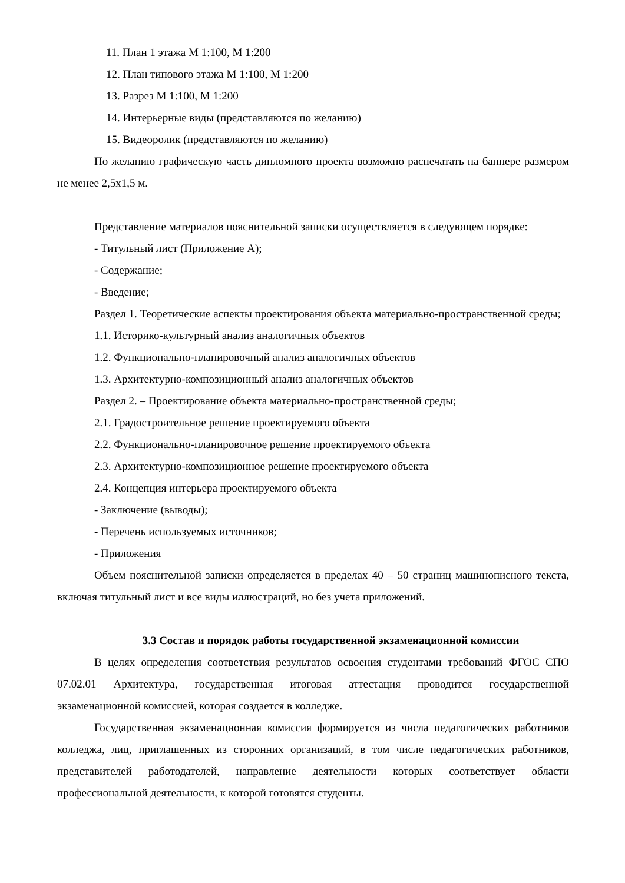11. План 1 этажа М 1:100, М 1:200
12. План типового этажа М 1:100, М 1:200
13. Разрез М 1:100, М 1:200
14. Интерьерные виды (представляются по желанию)
15. Видеоролик (представляются по желанию)
По желанию графическую часть дипломного проекта возможно распечатать на баннере размером не менее 2,5х1,5 м.
Представление материалов пояснительной записки осуществляется в следующем порядке:
- Титульный лист (Приложение А);
- Содержание;
- Введение;
Раздел 1. Теоретические аспекты проектирования объекта материально-пространственной среды;
1.1. Историко-культурный анализ аналогичных объектов
1.2. Функционально-планировочный анализ аналогичных объектов
1.3. Архитектурно-композиционный анализ аналогичных объектов
Раздел 2. – Проектирование объекта материально-пространственной среды;
2.1. Градостроительное решение проектируемого объекта
2.2. Функционально-планировочное решение проектируемого объекта
2.3. Архитектурно-композиционное решение проектируемого объекта
2.4. Концепция интерьера проектируемого объекта
- Заключение (выводы);
- Перечень используемых источников;
- Приложения
Объем пояснительной записки определяется в пределах 40 – 50 страниц машинописного текста, включая титульный лист и все виды иллюстраций, но без учета приложений.
3.3 Состав и порядок работы государственной экзаменационной комиссии
В целях определения соответствия результатов освоения студентами требований ФГОС СПО 07.02.01 Архитектура, государственная итоговая аттестация проводится государственной экзаменационной комиссией, которая создается в колледже.
Государственная экзаменационная комиссия формируется из числа педагогических работников колледжа, лиц, приглашенных из сторонних организаций, в том числе педагогических работников, представителей работодателей, направление деятельности которых соответствует области профессиональной деятельности, к которой готовятся студенты.